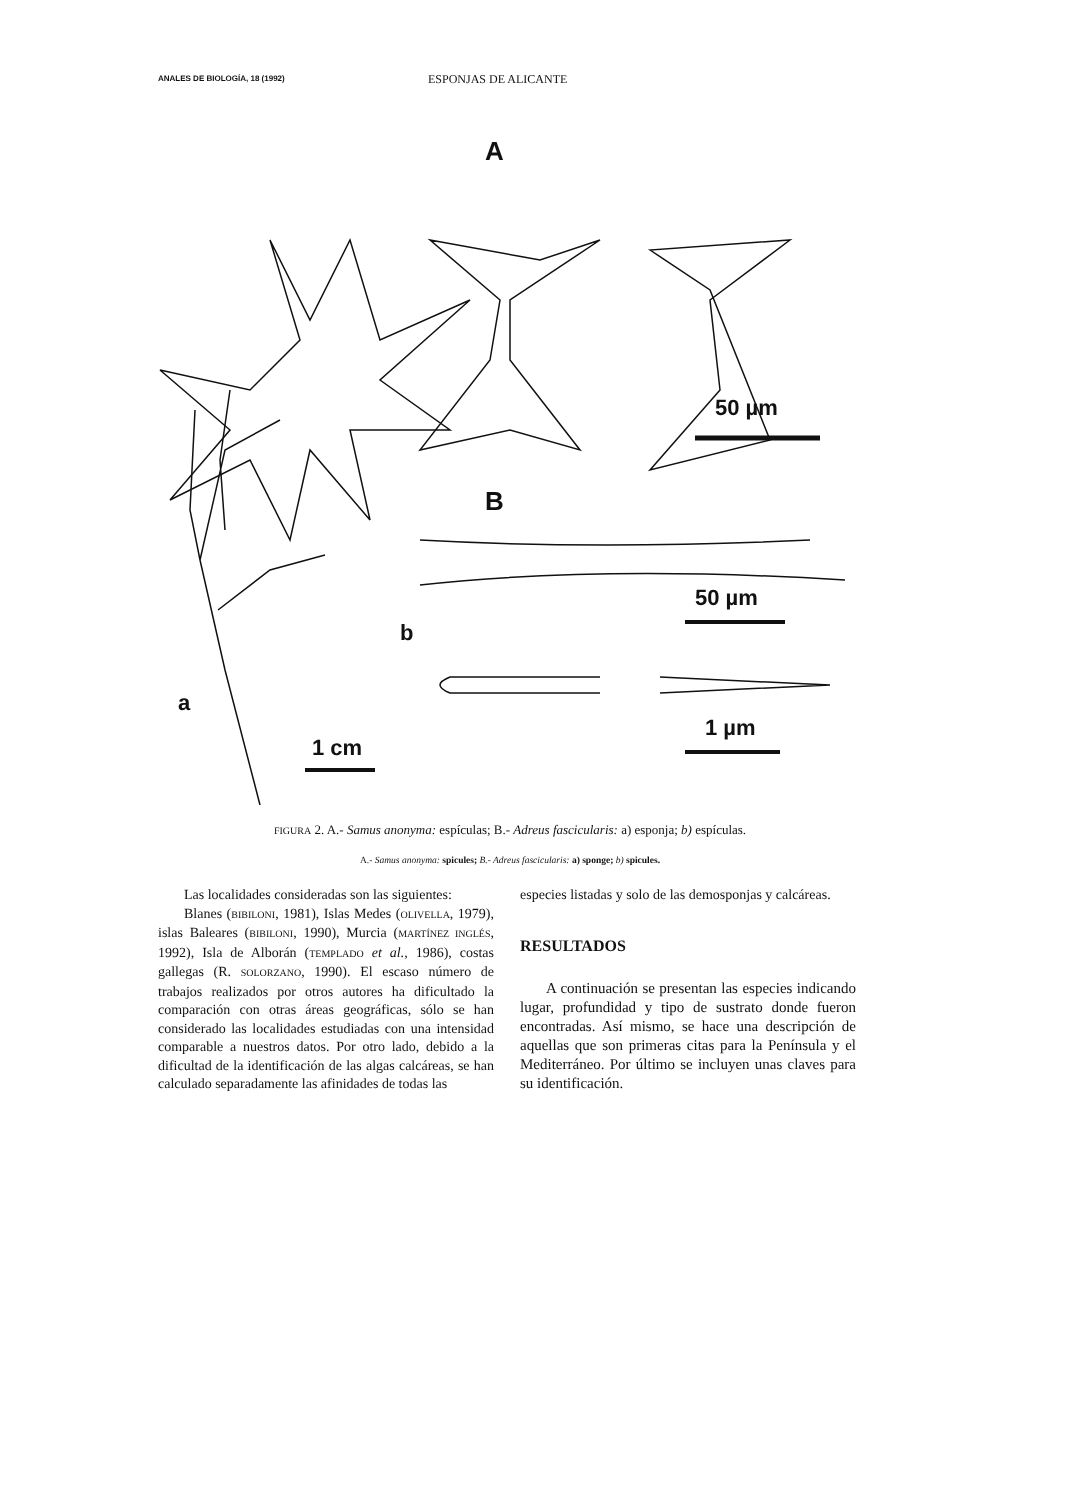ANALES DE BIOLOGÍA, 18 (1992)
ESPONJAS DE ALICANTE
A
50 µm
B
50 µm
b
1 µm
a
1 cm
FIGURA 2. A.- Samus anonyma: espículas; B.- Adreus fascicularis: a) esponja; b) espículas.
A.- Samus anonyma: spicules; B.- Adreus fascicularis: a) sponge; b) spicules.
Las localidades consideradas son las siguientes:
Blanes (BIBILONI, 1981), Islas Medes (OLIVELLA, 1979), islas Baleares (BIBILONI, 1990), Murcia (MARTÍNEZ INGLÉS, 1992), Isla de Alborán (TEMPLADO et al., 1986), costas gallegas (R. SOLORZANO, 1990). El escaso número de trabajos realizados por otros autores ha dificultado la comparación con otras áreas geográficas, sólo se han considerado las localidades estudiadas con una intensidad comparable a nuestros datos. Por otro lado, debido a la dificultad de la identificación de las algas calcáreas, se han calculado separadamente las afinidades de todas las
especies listadas y solo de las demosponjas y calcáreas.
RESULTADOS
A continuación se presentan las especies indicando lugar, profundidad y tipo de sustrato donde fueron encontradas. Así mismo, se hace una descripción de aquellas que son primeras citas para la Península y el Mediterráneo. Por último se incluyen unas claves para su identificación.